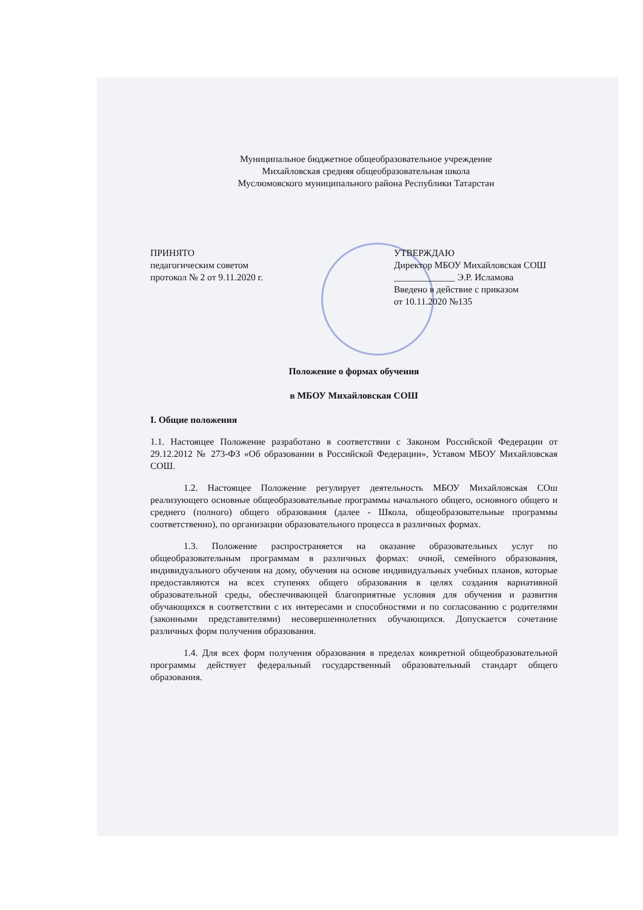Муниципальное бюджетное общеобразовательное учреждение
Михайловская средняя общеобразовательная школа
Муслюмовского муниципального района Республики Татарстан
ПРИНЯТО
педагогическим советом
протокол № 2 от 9.11.2020 г.
УТВЕРЖДАЮ
Директор МБОУ Михайловская СОШ
_____________ Э.Р. Исламова
Введено в действие с приказом
от 10.11.2020 №135
Положение о формах обучения
в МБОУ Михайловская СОШ
I. Общие положения
1.1. Настоящее Положение разработано в соответствии с Законом Российской Федерации от 29.12.2012 № 273-ФЗ «Об образовании в Российской Федерации», Уставом МБОУ Михайловская СОШ.
1.2. Настоящее Положение регулирует деятельность МБОУ Михайловская СОш реализующего основные общеобразовательные программы начального общего, основного общего и среднего (полного) общего образования (далее - Школа, общеобразовательные программы соответственно), по организации образовательного процесса в различных формах.
1.3. Положение распространяется на оказание образовательных услуг по общеобразовательным программам в различных формах: очной, семейного образования, индивидуального обучения на дому, обучения на основе индивидуальных учебных планов, которые предоставляются на всех ступенях общего образования в целях создания вариативной образовательной среды, обеспечивающей благоприятные условия для обучения и развития обучающихся в соответствии с их интересами и способностями и по согласованию с родителями (законными представителями) несовершеннолетних обучающихся. Допускается сочетание различных форм получения образования.
1.4. Для всех форм получения образования в пределах конкретной общеобразовательной программы действует федеральный государственный образовательный стандарт общего образования.